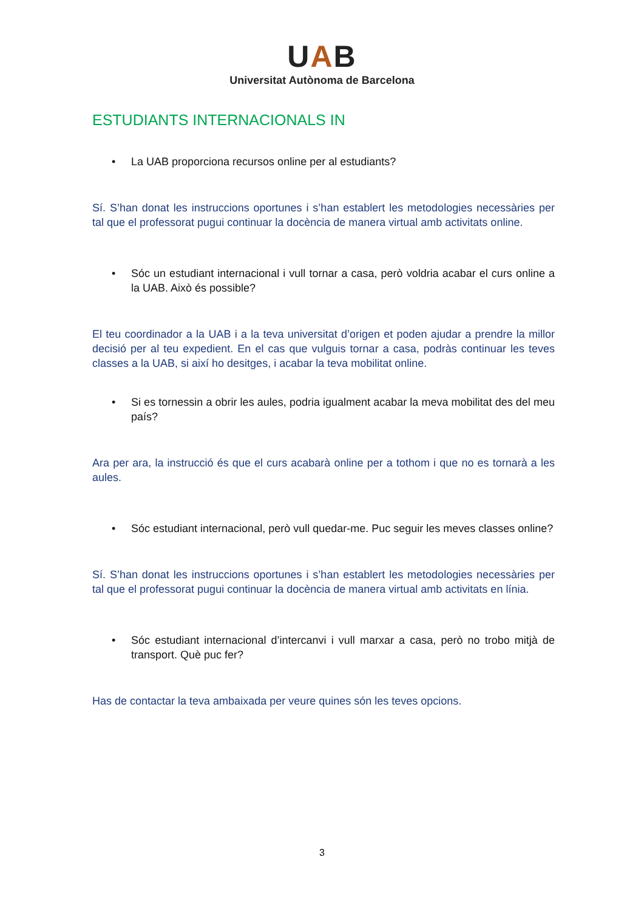UAB
Universitat Autònoma de Barcelona
ESTUDIANTS INTERNACIONALS IN
• La UAB proporciona recursos online per al estudiants?
Sí. S’han donat les instruccions oportunes i s’han establert les metodologies necessàries per tal que el professorat pugui continuar la docència de manera virtual amb activitats online.
• Sóc un estudiant internacional i vull tornar a casa, però voldria acabar el curs online a la UAB. Això és possible?
El teu coordinador a la UAB i a la teva universitat d’origen et poden ajudar a prendre la millor decisió per al teu expedient. En el cas que vulguis tornar a casa, podràs continuar les teves classes a la UAB, si així ho desitges, i acabar la teva mobilitat online.
• Si es tornessin a obrir les aules, podria igualment acabar la meva mobilitat des del meu país?
Ara per ara, la instrucció és que el curs acabarà online per a tothom i que no es tornarà a les aules.
• Sóc estudiant internacional, però vull quedar-me. Puc seguir les meves classes online?
Sí. S’han donat les instruccions oportunes i s’han establert les metodologies necessàries per tal que el professorat pugui continuar la docència de manera virtual amb activitats en línia.
• Sóc estudiant internacional d’intercanvi i vull marxar a casa, però no trobo mitjà de transport. Què puc fer?
Has de contactar la teva ambaixada per veure quines són les teves opcions.
3